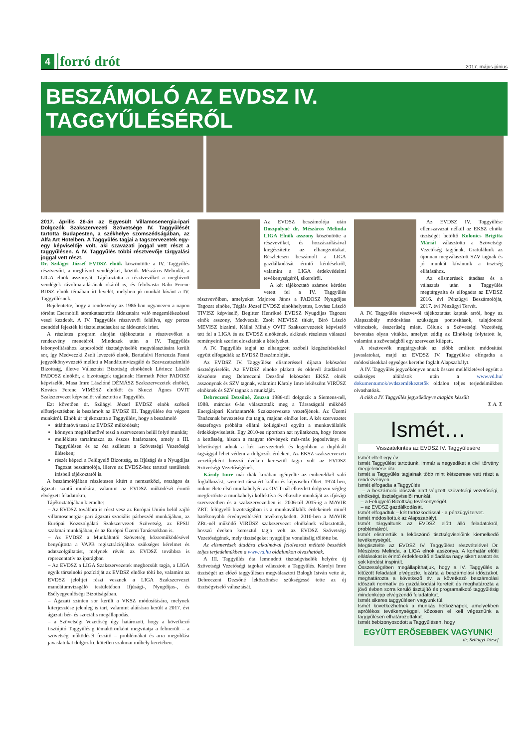4 forró drót 2017. május-június
BESZÁMOLÓ AZ EVDSZ IV. TAGGYŰLÉSÉRŐL
2017. április 26-án az Egyesült Villamosenergia-ipari Dolgozók Szakszervezeti Szövetsége IV. Taggyűlését tartotta Budapesten, a székhelye szomszédságában, az Alfa Art Hotelben. A Taggyűlés tagjai a tagszervezetek egy-egy képviselője volt, aki szavazati joggal vett részt a taggyűlésen. A IV. Taggyűlés többi résztvevője tárgyalási joggal vett részt.
Dr. Szilágyi József EVDSZ elnök köszöntötte a IV. Taggyűlés résztvevőit, a meghívott vendégeket, köztük Mészáros Melindát, a LIGA elnök asszonyát. Tájékoztatta a résztvevőket a meghívott vendégek távolmaradásának okáról is, és felolvasta Rabi Ferenc BDSZ elnök témában írt levelét, melyben jó munkát kívánt a IV. Taggyűlésnek.
Bejelentette, hogy a rendezvény az 1986-ban ugyanezen a napon történt Csernobili atomkatasztrófa áldozataira való megemlékezéssel veszi kezdetét. A IV. Taggyűlés résztvevői felállva, egy perces csenddel fejezték ki tiszteletadásukat az áldozatok iránt.
A részletes program alapján tájékoztatta a résztvevőket a rendezvény menetéről. Mindezek után a IV. Taggyűlés lebonyolításához kapcsolódó tisztségviselők megválasztására került sor, így Medveczki Zsolt levezető elnök, Bertafalvi Hortenzia Fanni jegyzőkönyvvezető mellett a Mandátumvizsgáló és Szavazatszámláló Bizottság, illetve Választási Bizottság elnökének Lőrincz László PADOSZ elnököt, a bizottságok tagjainak: Harmath Péter PADOSZ képviselőt, Masa Imre Lászlóné DÉMÁSZ Szakszervezetek elnökét, Kovács Ferenc VIMÉSZ elnököt és Skuczi Ágnes OVIT Szakszervezet képviselőt választotta a Taggyűlés.
Ezt követően dr. Szilágyi József EVDSZ elnök szóbeli előterjesztésben is beszámolt az EVDSZ III. Taggyűlése óta végzett munkáról. Elnök úr tájékoztatta a Taggyűlést, hogy a beszámoló
átláthatóvá teszi az EVDSZ működését;
könnyen megítélhetővé teszi a szervezeten belül folyó munkát;
melléklete tartalmazza az összes határozatot, amely a III. Taggyűlésen és az óta született a Szövetségi Vezetőségi üléseken;
részét képezi a Felügyelő Bizottság, az Ifjúsági és a Nyugdíjas Tagozat beszámolója, illetve az EVDSZ-hez tartozó testületek írásbeli tájékoztatói is.
A beszámolójában részletesen kitért a nemzetközi, országos és ágazati szintű munkára, valamint az EVDSZ működését érintő elvégzett feladatokra.
Tájékoztatójában kiemelte:
– Az EVDSZ továbbra is részt vesz az Európai Unión belül zajló villamosenergia-ipari ágazati szociális párbeszéd munkájában, az Európai Közszolgálati Szakszervezeti Szövetség, az EPSU szakmai munkájában, és az Európai Üzemi Tanácsokban is.
– Az EVDSZ a Munkáltatói Szövetség közreműködésével benyújtotta a VAPB regisztrációjához szükséges kérelmet és adatszolgáltatást, melynek révén az EVDSZ továbbra is reprezentatív az iparágban
– Az EVDSZ a LIGA Szakszervezetek megbecsült tagja, a LIGA egyik társelnöki pozícióját az EVDSZ elnöke tölti be, valamint az EVDSZ jelöltjei részt vesznek a LIGA Szakszervezet mandátumvizsgáló testületében Ifjúsági-, Nyugdíjas-, és Esélyegyenlőségi Bizottságában.
– Ágazati szinten sor került a VKSZ módosítására, melynek kiterjesztése jelenleg is tart, valamint aláírásra került a 2017. évi ágazati bér- és szociális megállapodás.
– a Szövetségi Vezetőség úgy határozott, hogy a következő tisztújító Taggyűlésig témakörönként megvitatja a felmerült – a szövetség működését feszítő – problémákat és arra megoldási javaslatokat dolgoz ki, kötetlen szakmai műhely keretében.
Az EVDSZ beszámolója után Doszpolyné dr. Mészáros Melinda LIGA Elnök asszony köszöntötte a részvevőket, és hozzászólásával kiegészítette az elhangzottakat. Részletesen beszámolt a LIGA gazdálkodását érintő kérdésekről, valamint a LIGA érdekvédelmi tevékenységéről, sikereiről.
A két tájékoztató számos kérdést vetett fel a IV. Taggyűlés résztvevőiben, amelyeket Majoros János a PADOSZ Nyugdíjas Tagozat elnöke, Téglás József EVDSZ elnökhelyettes, Lovász László TIVISZ képviselő, Begitter Henrikné EVDSZ Nyugdíjas Tagozat elnök asszony, Medveczki Zsolt MEVISZ titkár, Bíró László MEVISZ bizalmi, Kállai Mihály OVIT Szakszervezetek képviselő tett fel a LIGA és az EVDSZ elnökének, akiknek részletes válaszai reményeink szerint eloszlatták a kételyeket.
A IV. Taggyűlés tagjai az elhangzott szóbeli kiegészítésekkel együtt elfogadták az EVDSZ Beszámolóját.
Az EVDSZ IV. Taggyűlése elismeréssel díjazta leköszönt tisztségviselőit. Az EVDSZ elnöke plakett és oklevél átadásával köszönte meg Debreczeni Dezsőné leköszönt EKSZ elnök asszonynak és SZV tagnak, valamint Károly Imre leköszönt VIRÜSZ elnöknek és SZV tagnak a munkáját.
Debreczeni Dezsőné, Zsuzsa 1986-tól dolgozik a Siemens-nél, 1988. március 6-án választották meg a Társaságnál működő Energiaipari Karbantartók Szakszervezete vezetőjének. Az Üzemi Tanácsnak bevezetése óta tagja, majdan elnöke lett. A két szervezetet összefogva próbálta ellátni kollégáival együtt a munkavállalók érdekképviseletét. Egy 2010-es riportban azt nyilatkozta, hogy fontos a kettősség, hiszen a magyar törvények más-más jogosítványt és lehetőséget adnak a két szervezetnek és legjobban a duplikált tagsággal lehet védeni a dolgozók érdekeit. Az EKSZ szakszervezeti vezetőjeként hosszú éveken keresztül tagja volt az EVDSZ Szövetségi Vezetőségének.
Károly Imre már diák korában igényelte az emberekkel való foglalkozást, szeretett társaiért kiállni és képviselni Őket. 1974-ben, mikor élete első munkahelyén az OVIT-nál elkezdett dolgozni végleg megfertőzte a munkahelyi kollektíva és elkezdte munkáját az ifjúsági szervezetben és a szakszervezetben is. 2006-tól 2015-ig a MAVIR ZRT. felügyelő bizottságában is a munkavállalók érdekeinek minél hatékonyabb érvényesítéséért tevékenykedett. 2010-ben a MAVIR ZRt.-nél működő VIRÜSZ szakszervezet elnökének választották, hosszú éveken keresztül tagja volt az EVDSZ Szövetségi Vezetőségének, mely tisztségeket nyugdíjba vonulásáig töltötte be.
Az elismerések átadása alkalmával felolvasott méltató beszédek teljes terjedelmükben a www.vd.hu oldalunkon olvashatóak.
A III. Taggyűlés óta lemondott tisztségviselők helyére új Szövetségi Vezetőségi tagokat választott a Taggyűlés. Károlyi Imre tisztségét az előző taggyűlésen megválasztott Balogh István vette át, Debreczeni Dezsőné leköszönése szükségessé tette az új tisztségviselő választását.
Az EVDSZ IV. Taggyűlése ellenszavazat nélkül az EKSZ elnöki tisztségét betöltő Kolonics Brigitta Máriát választotta a Szövetségi Vezetőség tagjának. Gratulálunk az újonnan megválasztott SZV tagnak és jó munkát kívánunk a tisztség ellátásához.
Az elismerések átadása és a választás után a Taggyűlés megtárgyalta és elfogadta az EVDSZ 2016. évi Pénzügyi Beszámolóját, 2017. évi Pénzügyi Tervét.
A IV. Taggyűlés résztvevői tájékoztatást kaptak arról, hogy az Alapszabály módosítása szükséges pontosítások, tulajdonosi változások, ésszerűség miatt. Célunk a Szövetségi Vezetőség bevonása olyan vitákba, amelyet eddig az Elnökség folytatott le, valamint a szövetségből egy szervezet kilépett.
A résztvevők megtárgyalták az előbb említett módosítási javaslatokat, majd az EVDSZ IV. Taggyűlése elfogadta a módosításokkal egységes keretbe foglalt Alapszabályt.
A IV. Taggyűlés jegyzőkönyve annak összes mellékletével együtt a szükséges aláírások után a www.vd.hu/ dokumentumok/evdszemlékeztetők oldalon teljes terjedelmükben olvashatóak.
A cikk a IV. Taggyűlés jegyzőkönyve alapján készült
T. A. T.
Ismét…
Visszatekintés az EVDSZ IV. Taggyűlésére
Ismét eltelt egy év.
Ismét Taggyűlést tartottunk, immár a negyediket a civil törvény megjelenése óta.
Ismét a Taggyűlés tagjainak több mint kétszerese vett részt a rendezvényen.
Ismét elfogadta a Taggyűlés
– a beszámoló időszak alatt végzett szövetségi vezetőségi, elnökségi, tisztségviselői munkát,
– a Felügyelő Bizottság tevékenységét,
– az EVDSZ gazdálkodását.
Ismét elfogadtuk – két tartózkodással - a pénzügyi tervet.
Ismét módosítottuk az Alapszabályt.
Ismét tárgyaltunk az EVDSZ előtt álló feladatokról, problémákról.
Ismét elismertük a leköszönő tisztségviselőink kiemelkedő tevékenységét.
Megtisztelte az EVDSZ IV. Taggyűlést részvételével Dr. Mészáros Melinda, a LIGA elnök asszonya. A korhatár előtti ellátásokat is érintő érdekfeszítő előadása nagy sikert aratott és sok kérdést inspirált.
Összességében megállapíthatjuk, hogy a IV. Taggyűlés a kitűzött feladatait elvégezte, lezárta a beszámolási időszakot, meghatározta a következő év, a következő beszámolási időszak normatív és gazdálkodási kereteit és meghatározta a jövő évben sorra kerülő tisztújító és programalkotó taggyűlésig mindenképp elvégzendő feladatokat.
Ismét sikeres taggyűlésen vagyunk túl.
Ismét következhetnek a munkás hétköznapok, amelyekben aprólékos tevékenységgel, közösen el kell végeznünk a taggyűlésen elhatározottakat.
Ismét bebizonyosodott a Taggyűlésen, hogy
EGYÜTT ERŐSEBBEK VAGYUNK!
dr. Szilágyi József